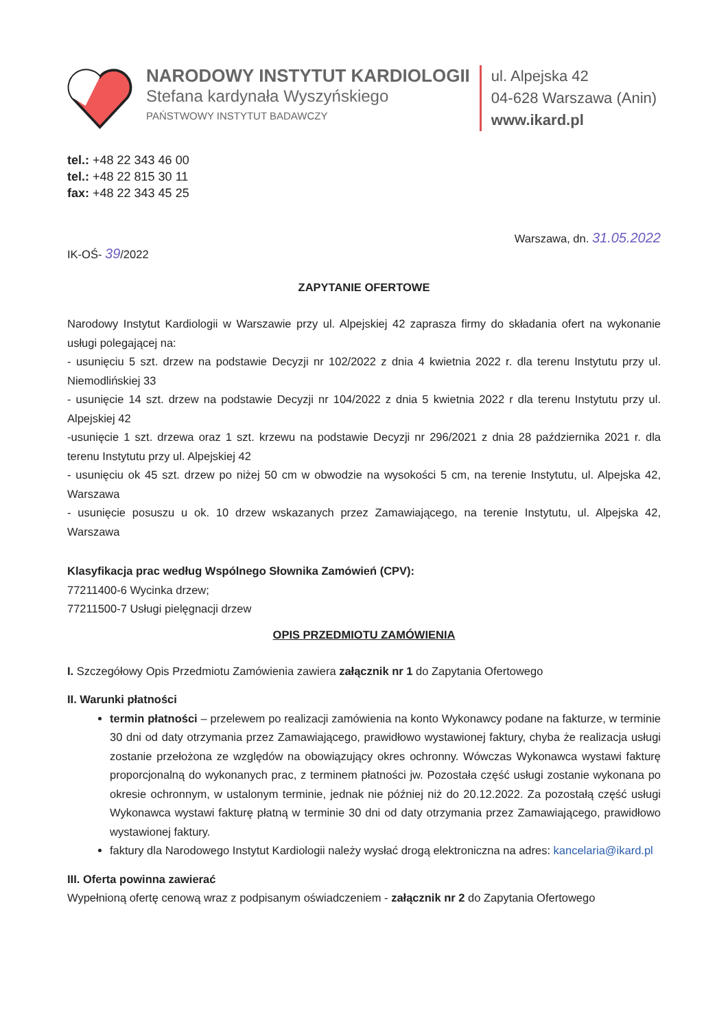NARODOWY INSTYTUT KARDIOLOGII
Stefana kardynała Wyszyńskiego
PAŃSTWOWY INSTYTUT BADAWCZY
ul. Alpejska 42
04-628 Warszawa (Anin)
www.ikard.pl
tel.: +48 22 343 46 00
tel.: +48 22 815 30 11
fax: +48 22 343 45 25
Warszawa, dn. 31.05.2022
IK-OŚ- 39/2022
ZAPYTANIE OFERTOWE
Narodowy Instytut Kardiologii w Warszawie przy ul. Alpejskiej 42 zaprasza firmy do składania ofert na wykonanie usługi polegającej na:
- usunięciu 5 szt. drzew na podstawie Decyzji nr 102/2022 z dnia 4 kwietnia 2022 r. dla terenu Instytutu przy ul. Niemodlińskiej 33
- usunięcie 14 szt. drzew na podstawie Decyzji nr 104/2022 z dnia 5 kwietnia 2022 r dla terenu Instytutu przy ul. Alpejskiej 42
-usunięcie 1 szt. drzewa oraz 1 szt. krzewu na podstawie Decyzji nr 296/2021 z dnia 28 października 2021 r. dla terenu Instytutu przy ul. Alpejskiej 42
- usunięciu ok 45 szt. drzew po niżej 50 cm w obwodzie na wysokości 5 cm, na terenie Instytutu, ul. Alpejska 42, Warszawa
- usunięcie posuszu u ok. 10 drzew wskazanych przez Zamawiającego, na terenie Instytutu, ul. Alpejska 42, Warszawa
Klasyfikacja prac według Wspólnego Słownika Zamówień (CPV):
77211400-6 Wycinka drzew;
77211500-7 Usługi pielęgnacji drzew
OPIS PRZEDMIOTU ZAMÓWIENIA
I. Szczegółowy Opis Przedmiotu Zamówienia zawiera załącznik nr 1 do Zapytania Ofertowego
II. Warunki płatności
termin płatności – przelewem po realizacji zamówienia na konto Wykonawcy podane na fakturze, w terminie 30 dni od daty otrzymania przez Zamawiającego, prawidłowo wystawionej faktury, chyba że realizacja usługi zostanie przełożona ze względów na obowiązujący okres ochronny. Wówczas Wykonawca wystawi fakturę proporcjonalną do wykonanych prac, z terminem płatności jw. Pozostała część usługi zostanie wykonana po okresie ochronnym, w ustalonym terminie, jednak nie później niż do 20.12.2022. Za pozostałą część usługi Wykonawca wystawi fakturę płatną w terminie 30 dni od daty otrzymania przez Zamawiającego, prawidłowo wystawionej faktury.
faktury dla Narodowego Instytut Kardiologii należy wysłać drogą elektroniczna na adres: kancelaria@ikard.pl
III. Oferta powinna zawierać
Wypełnioną ofertę cenową wraz z podpisanym oświadczeniem - załącznik nr 2 do Zapytania Ofertowego